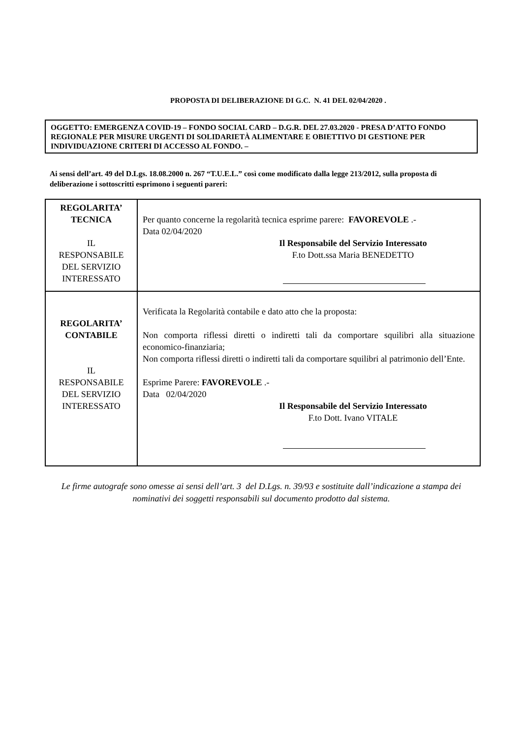PROPOSTA DI DELIBERAZIONE DI G.C. N. 41 DEL 02/04/2020 .
OGGETTO: EMERGENZA COVID-19 – FONDO SOCIAL CARD – D.G.R. DEL 27.03.2020 - PRESA D’ATTO FONDO REGIONALE PER MISURE URGENTI DI SOLIDARIETÀ ALIMENTARE E OBIETTIVO DI GESTIONE PER INDIVIDUAZIONE CRITERI DI ACCESSO AL FONDO. –
Ai sensi dell’art. 49 del D.Lgs. 18.08.2000 n. 267 “T.U.E.L.” così come modificato dalla legge 213/2012, sulla proposta di deliberazione i sottoscritti esprimono i seguenti pareri:
| REGOLARITA’ TECNICA IL RESPONSABILE DEL SERVIZIO INTERESSATO | Per quanto concerne la regolarità tecnica esprime parere: FAVOREVOLE .- Data 02/04/2020 Il Responsabile del Servizio Interessato F.to Dott.ssa Maria BENEDETTO |
| REGOLARITA’ CONTABILE IL RESPONSABILE DEL SERVIZIO INTERESSATO | Verificata la Regolarità contabile e dato atto che la proposta: Non comporta riflessi diretti o indiretti tali da comportare squilibri alla situazione economico-finanziaria; Non comporta riflessi diretti o indiretti tali da comportare squilibri al patrimonio dell’Ente. Esprime Parere: FAVOREVOLE .- Data 02/04/2020 Il Responsabile del Servizio Interessato F.to Dott. Ivano VITALE |
Le firme autografe sono omesse ai sensi dell’art. 3 del D.Lgs. n. 39/93 e sostituite dall’indicazione a stampa dei nominativi dei soggetti responsabili sul documento prodotto dal sistema.